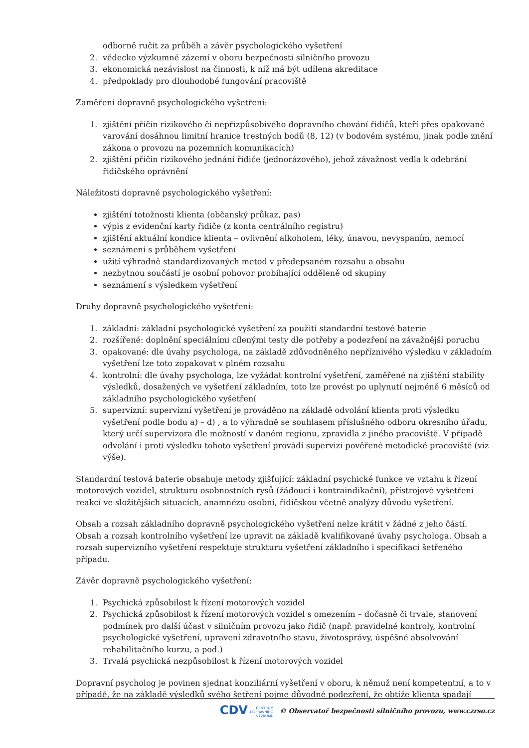odborně ručit za průběh a závěr psychologického vyšetření
2. vědecko výzkumné zázemí v oboru bezpečnosti silničního provozu
3. ekonomická nezávislost na činnosti, k níž má být udílena akreditace
4. předpoklady pro dlouhodobé fungování pracoviště
Zaměření dopravně psychologického vyšetření:
1. zjištění příčin rizikového či nepřizpůsobivého dopravního chování řidičů, kteří přes opakované varování dosáhnou limitní hranice trestných bodů (8, 12) (v bodovém systému, jinak podle znění zákona o provozu na pozemních komunikacích)
2. zjištění příčin rizikového jednání řidiče (jednorázového), jehož závažnost vedla k odebrání řidičského oprávnění
Náležitosti dopravně psychologického vyšetření:
zjištění totožnosti klienta (občanský průkaz, pas)
výpis z evidenční karty řidiče (z konta centrálního registru)
zjištění aktuální kondice klienta – ovlivnění alkoholem, léky, únavou, nevyspaním, nemocí
seznámení s průběhem vyšetření
užití výhradně standardizovaných metod v předepsaném rozsahu a obsahu
nezbytnou součástí je osobní pohovor probíhající odděleně od skupiny
seznámení s výsledkem vyšetření
Druhy dopravně psychologického vyšetření:
1. základní: základní psychologické vyšetření za použití standardní testové baterie
2. rozšířené: doplnění speciálními cílenými testy dle potřeby a podezření na závažnější poruchu
3. opakované: dle úvahy psychologa, na základě zdůvodněného nepříznivého výsledku v základním vyšetření lze toto zopakovat v plném rozsahu
4. kontrolní: dle úvahy psychologa, lze vyžádat kontrolní vyšetření, zaměřené na zjištění stability výsledků, dosažených ve vyšetření základním, toto lze provést po uplynutí nejméně 6 měsíců od základního psychologického vyšetření
5. supervizní: supervizní vyšetření je prováděno na základě odvolání klienta proti výsledku vyšetření podle bodu a) – d) , a to výhradně se souhlasem příslušného odboru okresního úřadu, který určí supervizora dle možností v daném regionu, zpravidla z jiného pracoviště. V případě odvolání i proti výsledku tohoto vyšetření provádí supervizi pověřené metodické pracoviště (viz výše).
Standardní testová baterie obsahuje metody zjišťující: základní psychické funkce ve vztahu k řízení motorových vozidel, strukturu osobnostních rysů (žádoucí i kontraindikační), přístrojové vyšetření reakcí ve složitějších situacích, anamnézu osobní, řidičskou včetně analýzy důvodu vyšetření.
Obsah a rozsah základního dopravně psychologického vyšetření nelze krátit v žádné z jeho částí. Obsah a rozsah kontrolního vyšetření lze upravit na základě kvalifikované úvahy psychologa. Obsah a rozsah supervizního vyšetření respektuje strukturu vyšetření základního i specifikaci šetřeného případu.
Závěr dopravně psychologického vyšetření:
1. Psychická způsobilost k řízení motorových vozidel
2. Psychická způsobilost k řízení motorových vozidel s omezením – dočasně či trvale, stanovení podmínek pro další účast v silničním provozu jako řidič (např. pravidelné kontroly, kontrolní psychologické vyšetření, upravení zdravotního stavu, životosprávy, úspěšné absolvování rehabilitačního kurzu, a pod.)
3. Trvalá psychická nezpůsobilost k řízení motorových vozidel
Dopravní psycholog je povinen sjednat konziliární vyšetření v oboru, k němuž není kompetentní, a to v případě, že na základě výsledků svého šetření pojme důvodné podezření, že obtíže klienta spadají
CDV CENTRUM
DOPRAVNÍHO
VÝZKUMU © Observatoř bezpečnosti silničního provozu, www.czrso.cz